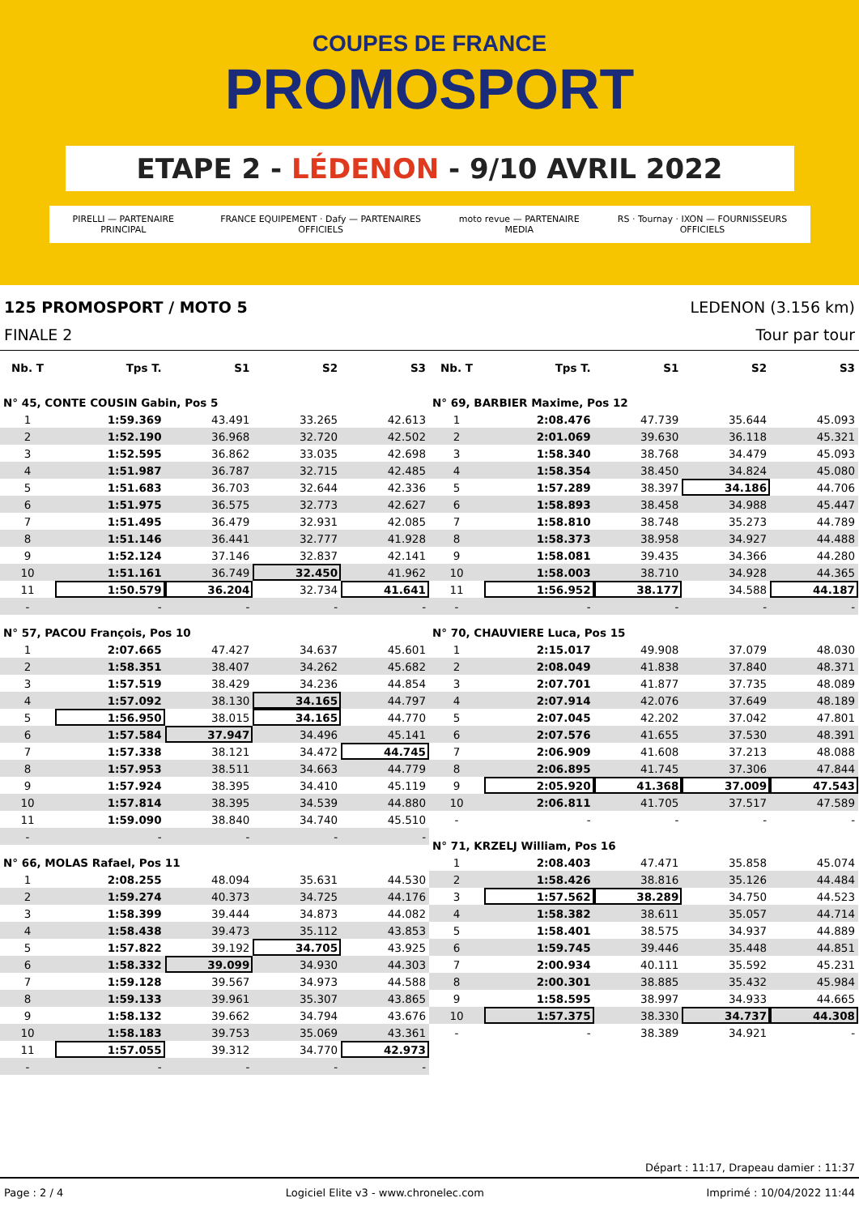COUPES DE FRANCE
PROMOSPORT
ETAPE 2 - LÉDENON - 9/10 AVRIL 2022
PIRELLI — PARTENAIRE PRINCIPAL FRANCE EQUIPEMENT · Dafy — PARTENAIRES OFFICIELS moto revue — PARTENAIRE MEDIA RS · Tournay · IXON — FOURNISSEURS OFFICIELS
125 PROMOSPORT / MOTO 5 LEDENON (3.156 km)
FINALE 2 Tour par tour
| Nb. T | Tps T. | S1 | S2 | S3 |
| --- | --- | --- | --- | --- |
| N° 45, CONTE COUSIN Gabin, Pos 5 | | | | |
| 1 | 1:59.369 | 43.491 | 33.265 | 42.613 |
| 2 | 1:52.190 | 36.968 | 32.720 | 42.502 |
| 3 | 1:52.595 | 36.862 | 33.035 | 42.698 |
| 4 | 1:51.987 | 36.787 | 32.715 | 42.485 |
| 5 | 1:51.683 | 36.703 | 32.644 | 42.336 |
| 6 | 1:51.975 | 36.575 | 32.773 | 42.627 |
| 7 | 1:51.495 | 36.479 | 32.931 | 42.085 |
| 8 | 1:51.146 | 36.441 | 32.777 | 41.928 |
| 9 | 1:52.124 | 37.146 | 32.837 | 42.141 |
| 10 | 1:51.161 | 36.749 | 32.450 | 41.962 |
| 11 | 1:50.579 | 36.204 | 32.734 | 41.641 |
| - | - | - | - | - |
| N° 57, PACOU François, Pos 10 | | | | |
| 1 | 2:07.665 | 47.427 | 34.637 | 45.601 |
| 2 | 1:58.351 | 38.407 | 34.262 | 45.682 |
| 3 | 1:57.519 | 38.429 | 34.236 | 44.854 |
| 4 | 1:57.092 | 38.130 | 34.165 | 44.797 |
| 5 | 1:56.950 | 38.015 | 34.165 | 44.770 |
| 6 | 1:57.584 | 37.947 | 34.496 | 45.141 |
| 7 | 1:57.338 | 38.121 | 34.472 | 44.745 |
| 8 | 1:57.953 | 38.511 | 34.663 | 44.779 |
| 9 | 1:57.924 | 38.395 | 34.410 | 45.119 |
| 10 | 1:57.814 | 38.395 | 34.539 | 44.880 |
| 11 | 1:59.090 | 38.840 | 34.740 | 45.510 |
| - | - | - | - | - |
| N° 66, MOLAS Rafael, Pos 11 | | | | |
| 1 | 2:08.255 | 48.094 | 35.631 | 44.530 |
| 2 | 1:59.274 | 40.373 | 34.725 | 44.176 |
| 3 | 1:58.399 | 39.444 | 34.873 | 44.082 |
| 4 | 1:58.438 | 39.473 | 35.112 | 43.853 |
| 5 | 1:57.822 | 39.192 | 34.705 | 43.925 |
| 6 | 1:58.332 | 39.099 | 34.930 | 44.303 |
| 7 | 1:59.128 | 39.567 | 34.973 | 44.588 |
| 8 | 1:59.133 | 39.961 | 35.307 | 43.865 |
| 9 | 1:58.132 | 39.662 | 34.794 | 43.676 |
| 10 | 1:58.183 | 39.753 | 35.069 | 43.361 |
| 11 | 1:57.055 | 39.312 | 34.770 | 42.973 |
| - | - | - | - | - |
| Nb. T | Tps T. | S1 | S2 | S3 |
| --- | --- | --- | --- | --- |
| N° 69, BARBIER Maxime, Pos 12 | | | | |
| 1 | 2:08.476 | 47.739 | 35.644 | 45.093 |
| 2 | 2:01.069 | 39.630 | 36.118 | 45.321 |
| 3 | 1:58.340 | 38.768 | 34.479 | 45.093 |
| 4 | 1:58.354 | 38.450 | 34.824 | 45.080 |
| 5 | 1:57.289 | 38.397 | 34.186 | 44.706 |
| 6 | 1:58.893 | 38.458 | 34.988 | 45.447 |
| 7 | 1:58.810 | 38.748 | 35.273 | 44.789 |
| 8 | 1:58.373 | 38.958 | 34.927 | 44.488 |
| 9 | 1:58.081 | 39.435 | 34.366 | 44.280 |
| 10 | 1:58.003 | 38.710 | 34.928 | 44.365 |
| 11 | 1:56.952 | 38.177 | 34.588 | 44.187 |
| - | - | - | - | - |
| N° 70, CHAUVIERE Luca, Pos 15 | | | | |
| 1 | 2:15.017 | 49.908 | 37.079 | 48.030 |
| 2 | 2:08.049 | 41.838 | 37.840 | 48.371 |
| 3 | 2:07.701 | 41.877 | 37.735 | 48.089 |
| 4 | 2:07.914 | 42.076 | 37.649 | 48.189 |
| 5 | 2:07.045 | 42.202 | 37.042 | 47.801 |
| 6 | 2:07.576 | 41.655 | 37.530 | 48.391 |
| 7 | 2:06.909 | 41.608 | 37.213 | 48.088 |
| 8 | 2:06.895 | 41.745 | 37.306 | 47.844 |
| 9 | 2:05.920 | 41.368 | 37.009 | 47.543 |
| 10 | 2:06.811 | 41.705 | 37.517 | 47.589 |
| - | - | - | - | - |
| N° 71, KRZELJ William, Pos 16 | | | | |
| 1 | 2:08.403 | 47.471 | 35.858 | 45.074 |
| 2 | 1:58.426 | 38.816 | 35.126 | 44.484 |
| 3 | 1:57.562 | 38.289 | 34.750 | 44.523 |
| 4 | 1:58.382 | 38.611 | 35.057 | 44.714 |
| 5 | 1:58.401 | 38.575 | 34.937 | 44.889 |
| 6 | 1:59.745 | 39.446 | 35.448 | 44.851 |
| 7 | 2:00.934 | 40.111 | 35.592 | 45.231 |
| 8 | 2:00.301 | 38.885 | 35.432 | 45.984 |
| 9 | 1:58.595 | 38.997 | 34.933 | 44.665 |
| 10 | 1:57.375 | 38.330 | 34.737 | 44.308 |
| - | - | 38.389 | 34.921 | - |
Départ : 11:17, Drapeau damier : 11:37
Page : 2 / 4 Logiciel Elite v3 - www.chronelec.com Imprimé : 10/04/2022 11:44